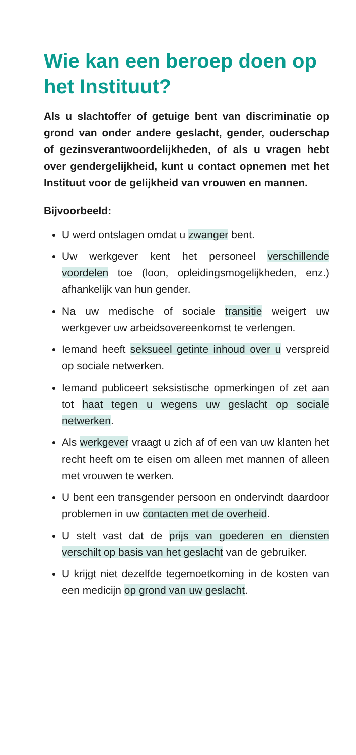Wie kan een beroep doen op het Instituut?
Als u slachtoffer of getuige bent van discriminatie op grond van onder andere geslacht, gender, ouderschap of gezinsverantwoordelijkheden, of als u vragen hebt over gendergelijkheid, kunt u contact opnemen met het Instituut voor de gelijkheid van vrouwen en mannen.
Bijvoorbeeld:
U werd ontslagen omdat u zwanger bent.
Uw werkgever kent het personeel verschillende voordelen toe (loon, opleidingsmogelijkheden, enz.) afhankelijk van hun gender.
Na uw medische of sociale transitie weigert uw werkgever uw arbeidsovereenkomst te verlengen.
Iemand heeft seksueel getinte inhoud over u verspreid op sociale netwerken.
Iemand publiceert seksistische opmerkingen of zet aan tot haat tegen u wegens uw geslacht op sociale netwerken.
Als werkgever vraagt u zich af of een van uw klanten het recht heeft om te eisen om alleen met mannen of alleen met vrouwen te werken.
U bent een transgender persoon en ondervindt daardoor problemen in uw contacten met de overheid.
U stelt vast dat de prijs van goederen en diensten verschilt op basis van het geslacht van de gebruiker.
U krijgt niet dezelfde tegemoetkoming in de kosten van een medicijn op grond van uw geslacht.